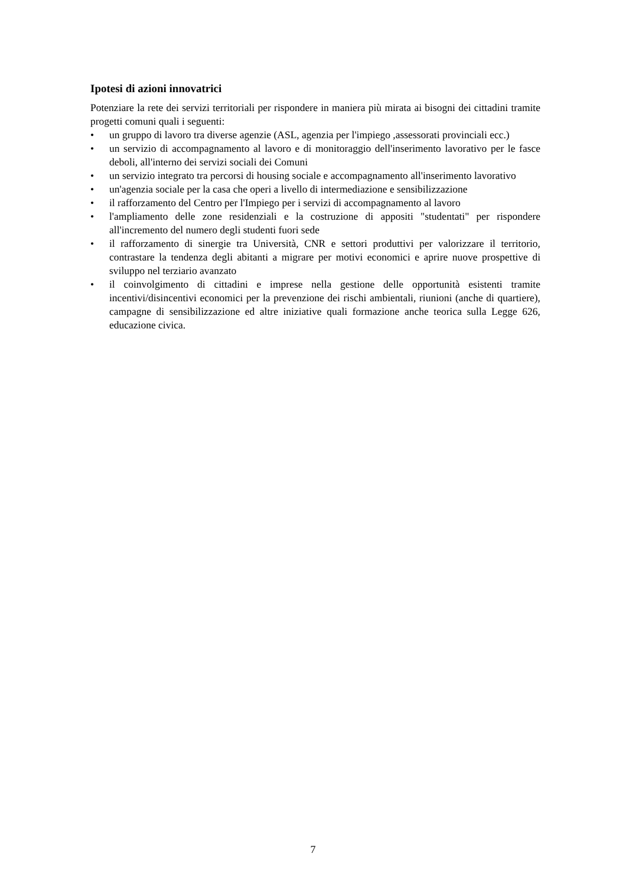Ipotesi di azioni innovatrici
Potenziare la rete dei servizi territoriali per rispondere in maniera più mirata ai bisogni dei cittadini tramite progetti comuni quali i seguenti:
• un gruppo di lavoro tra diverse agenzie (ASL, agenzia per l'impiego ,assessorati provinciali ecc.)
• un servizio di accompagnamento al lavoro e di monitoraggio dell'inserimento lavorativo per le fasce deboli, all'interno dei servizi sociali dei Comuni
• un servizio integrato tra percorsi di housing sociale e accompagnamento all'inserimento lavorativo
• un'agenzia sociale per la casa che operi a livello di intermediazione e sensibilizzazione
• il rafforzamento del Centro per l'Impiego per i servizi di accompagnamento al lavoro
• l'ampliamento delle zone residenziali e la costruzione di appositi "studentati" per rispondere all'incremento del numero degli studenti fuori sede
• il rafforzamento di sinergie tra Università, CNR e settori produttivi per valorizzare il territorio, contrastare la tendenza degli abitanti a migrare per motivi economici e aprire nuove prospettive di sviluppo nel terziario avanzato
• il coinvolgimento di cittadini e imprese nella gestione delle opportunità esistenti tramite incentivi/disincentivi economici per la prevenzione dei rischi ambientali, riunioni (anche di quartiere), campagne di sensibilizzazione ed altre iniziative quali formazione anche teorica sulla Legge 626, educazione civica.
7